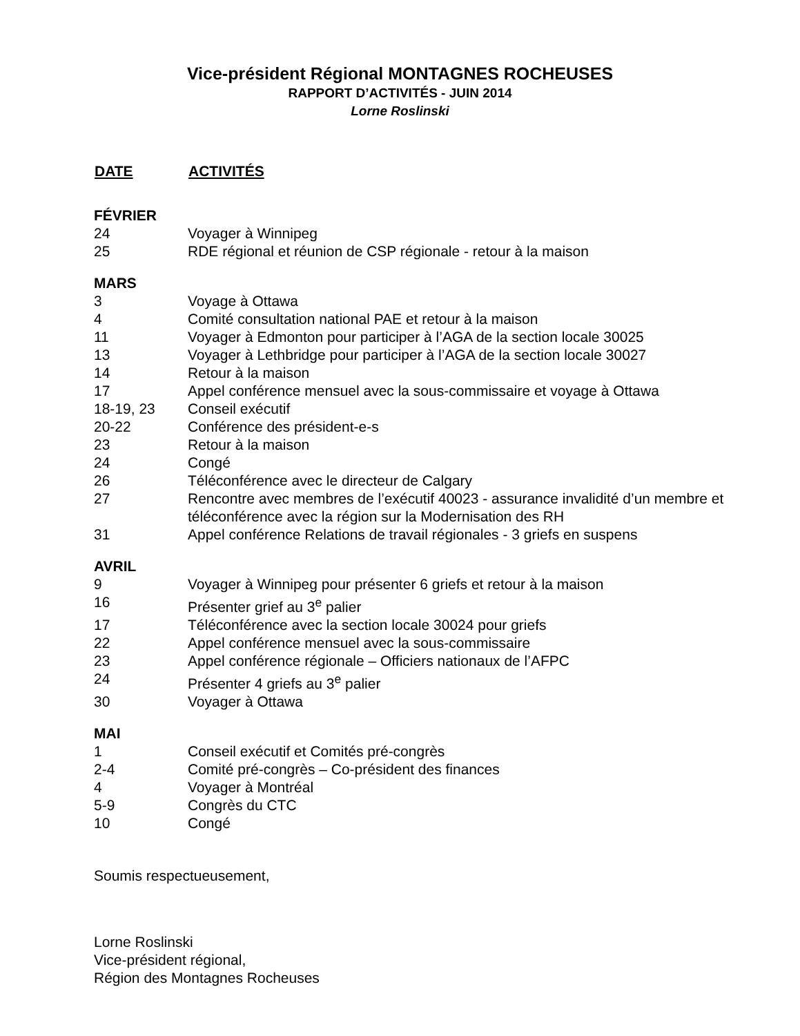Vice-président Régional MONTAGNES ROCHEUSES
RAPPORT D’ACTIVITÉS - JUIN 2014
Lorne Roslinski
| DATE | ACTIVITÉS |
| --- | --- |
| FÉVRIER | |
| 24 | Voyager à Winnipeg |
| 25 | RDE régional et réunion de CSP régionale - retour à la maison |
| MARS | |
| 3 | Voyage à Ottawa |
| 4 | Comité consultation national PAE et retour à la maison |
| 11 | Voyager à Edmonton pour participer à l’AGA de la section locale 30025 |
| 13 | Voyager à Lethbridge pour participer à l’AGA de la section locale 30027 |
| 14 | Retour à la maison |
| 17 | Appel conférence mensuel avec la sous-commissaire et voyage à Ottawa |
| 18-19, 23 | Conseil exécutif |
| 20-22 | Conférence des président-e-s |
| 23 | Retour à la maison |
| 24 | Congé |
| 26 | Téléconférence avec le directeur de Calgary |
| 27 | Rencontre avec membres de l’exécutif 40023 - assurance invalidité d’un membre et téléconférence avec la région sur la Modernisation des RH |
| 31 | Appel conférence Relations de travail régionales - 3 griefs en suspens |
| AVRIL | |
| 9 | Voyager à Winnipeg pour présenter 6 griefs et retour à la maison |
| 16 | Présenter grief au 3<sup>e</sup> palier |
| 17 | Téléconférence avec la section locale 30024 pour griefs |
| 22 | Appel conférence mensuel avec la sous-commissaire |
| 23 | Appel conférence régionale – Officiers nationaux de l’AFPC |
| 24 | Présenter 4 griefs au 3<sup>e</sup> palier |
| 30 | Voyager à Ottawa |
| MAI | |
| 1 | Conseil exécutif et Comités pré-congrès |
| 2-4 | Comité pré-congrès – Co-président des finances |
| 4 | Voyager à Montréal |
| 5-9 | Congrès du CTC |
| 10 | Congé |
Soumis respectueusement,
Lorne Roslinski
Vice-président régional,
Région des Montagnes Rocheuses